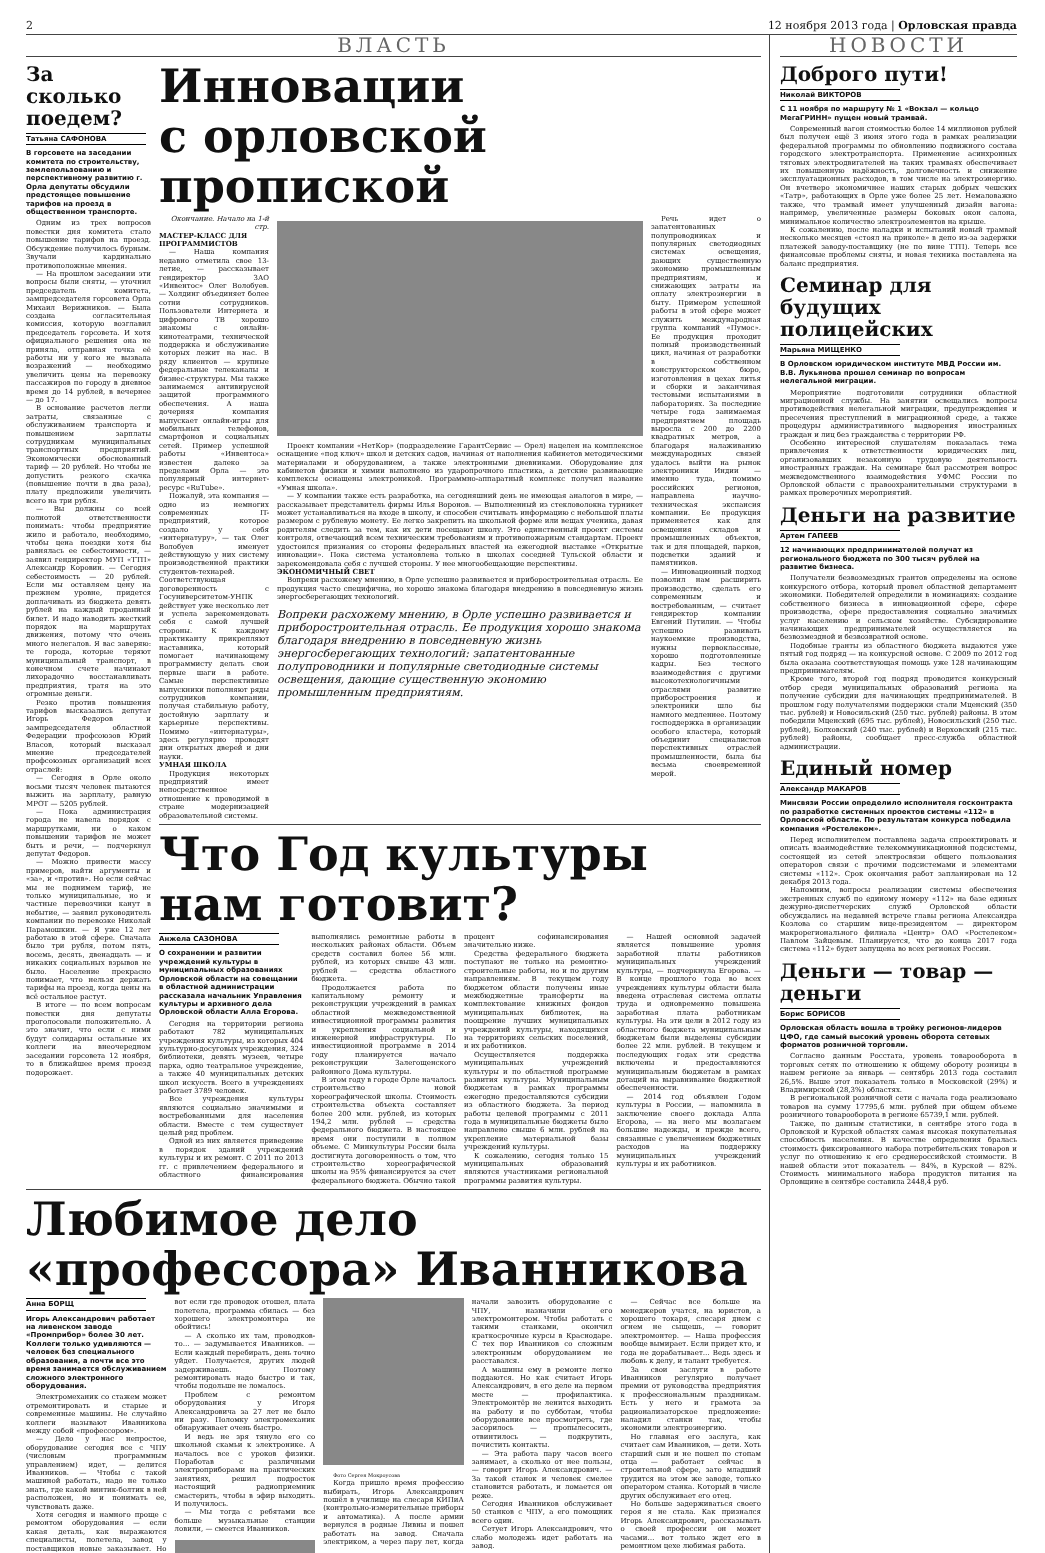2 12 ноября 2013 года | Орловская правда
ВЛАСТЬ
За сколько поедем?
Татьяна САФОНОВА
В горсовете на заседании комитета по строительству, землепользованию и перспективному развитию г. Орла депутаты обсудили предстоящее повышение тарифов на проезд в общественном транспорте.
Одним из трех вопросов повестки дня комитета стало повышение тарифов на проезд. Обсуждение получилось бурным. Звучали кардинально противоположные мнения.
— На прошлом заседании эти вопросы были сняты, — уточнил председатель комитета, зампредседателя горсовета Орла Михаил Верижников. — Была создана согласительная комиссия, которую возглавил председатель горсовета. И хотя официального решения она не приняла, отправная точка её работы ни у кого не вызвала возражений — необходимо увеличить цены на перевозку пассажиров по городу в дневное время до 14 рублей, в вечернее — до 17.
В основание расчетов легли затраты, связанные с обслуживанием транспорта и повышением зарплаты сотрудникам муниципальных транспортных предприятий. Экономически обоснованный тариф — 20 рублей. Но чтобы не допустить резкого скачка (повышение почти в два раза), плату предложили увеличить всего на три рубля.
— Вы должны со всей полнотой ответственности понимать: чтобы предприятие жило и работало, необходимо, чтобы цена поездки хотя бы равнялась ее себестоимости, — заявил гендиректор МУП «ТТП» Александр Коровин. — Сегодня себестоимость — 20 рублей. Если мы оставляем цену на прежнем уровне, придется доплачивать из бюджета девять рублей на каждый проданный билет. И надо наводить жесткий порядок на маршрутах движения, потому что очень много нелегалов. Я вас заверяю: те города, которые теряют муниципальный транспорт, в конечном счете начинают лихорадочно восстанавливать предприятия, тратя на это огромные деньги.
Резко против повышения тарифов высказались депутат Игорь Федоров и зампредседателя областной Федерации профсоюзов Юрий Власов, который высказал мнение председателей профсоюзных организаций всех отраслей:
— Сегодня в Орле около восьми тысяч человек пытаются выжить на зарплату, равную МРОТ — 5205 рублей.
— Пока администрация города не навела порядок с маршрутками, ни о каком повышении тарифов не может быть и речи, — подчеркнул депутат Федоров.
— Можно привести массу примеров, найти аргументы и «за», и «против». Но если сейчас мы не поднимем тариф, не только муниципальные, но и частные перевозчики канут в небытие, — заявил руководитель компании по перевозке Николай Парамошкин. — Я уже 12 лет работаю в этой сфере. Сначала было три рубля, потом пять, восемь, десять, двенадцать — и никаких социальных взрывов не было. Население прекрасно понимает, что нельзя держать тарифы на проезд, когда цены на всё остальное растут.
В итоге — по всем вопросам повестки дня депутаты проголосовали положительно. А это значит, что если с ними будут солидарны остальные их коллеги на внеочередном заседании горсовета 12 ноября, то в ближайшее время проезд подорожает.
Инновации
с орловской пропиской
Окончание. Начало на 1-й стр.
МАСТЕР-КЛАСС ДЛЯ ПРОГРАММИСТОВ
— Наша компания недавно отметила свое 13-летие, — рассказывает гендиректор ЗАО «Инвентос» Олег Волобуев. — Холдинг объединяет более сотни сотрудников. Пользователи Интернета и цифрового ТВ хорошо знакомы с онлайн-кинотеатрами, технической поддержка и обслуживание которых лежит на нас. В ряду клиентов — крупные федеральные телеканалы и бизнес-структуры. Мы также занимаемся антивирусной защитой программного обеспечения. А наша дочерняя компания выпускает онлайн-игры для мобильных телефонов, смартфонов и социальных сетей. Пример успешной работы «Инвентоса» известен далеко за пределами Орла — это популярный интернет-ресурс «RuTube».
Пожалуй, эта компания — одно из немногих современных IT-предприятий, которое создало у себя «интернатуру», — так Олег Волобуев именует действующую у них систему производственной практики студентов-технарей. Соответствующая договоренность с Госуниверситетом-УНПК действует уже несколько лет и успела зарекомендовать себя с самой лучшей стороны. К каждому практиканту прикрепляют наставника, который помогает начинающему программисту делать свои первые шаги в работе. Самые перспективные выпускники пополняют ряды сотрудников компании, получая стабильную работу, достойную зарплату и карьерные перспективы. Помимо «интернатуры», здесь регулярно проводят дни открытых дверей и дни науки.
УМНАЯ ШКОЛА
Продукция некоторых предприятий имеет непосредственное отношение к проводимой в стране модернизацией образовательной системы.
Проект компании «НетКор» (подразделение ГарантСервис — Орел) нацелен на комплексное оснащение «под ключ» школ и детских садов, начиная от наполнения кабинетов методическими материалами и оборудованием, а также электронными дневниками. Оборудование для кабинетов физики и химии выполнено из ударопрочного пластика, а детские развивающие комплексы оснащены электроникой. Программно-аппаратный комплекс получил название «Умная школа».
— У компании также есть разработка, на сегодняшний день не имеющая аналогов в мире, — рассказывает представитель фирмы Илья Воронов. — Выполненный из стекловолокна турникет может устанавливаться на входе в школу, и способен считывать информацию с небольшой платы размером с рублевую монету. Ее легко закрепить на школьной форме или вещах учени­ка, давая родителям следить за тем, как их дети посещают школу. Это единственный проект системы контроля, отвечающий всем техническим требованиям и противопожарным стандартам. Проект удостоился признания со стороны федеральных властей на ежегодной выставке «Открытые инновации». Пока система установлена только в школах соседней Тульской области и зарекомендовала себя с лучшей стороны. У нее многообещающие перспективы.
ЭКОНОМИЧНЫЙ СВЕТ
Вопреки расхожему мнению, в Орле успешно развивается и приборостроительная отрасль. Ее продукция часто специфична, но хорошо знакома благодаря внедрению в повседневную жизнь энергосберегающих технологий.
Вопреки расхожему мнению, в Орле успешно развивается и приборостроительная отрасль. Ее продукция хорошо знакома благодаря внедрению в повседневную жизнь энергосберегающих технологий: запатентованные полупроводники и популярные светодиодные системы освещения, дающие существенную экономию промышленным предприятиям.
Речь идет о запатентованных полупроводниках и популярных светодиодных системах освещения, дающих существенную экономию промышленным предприятиям, и снижающих затраты на оплату электроэнергии в быту. Примером успешной работы в этой сфере может служить международная группа компаний «Пумос». Ее продукция проходит полный производственный цикл, начиная от разработки в собственном конструкторском бюро, изготовления в цехах литья и сборки и заканчивая тестовыми испытаниями в лабораториях. За последние четыре года занимаемая предприятием площадь выросла с 200 до 2200 квадратных метров, а благодаря налаживанию международных связей удалось выйти на рынок электроники Индии — именно туда, помимо российских регионов, направлена научно-техническая экспансия компании. Ее продукция применяется как для освещения складов и промышленных объектов, так и для площадей, парков, подсветки зданий и памятников.
— Инновационный подход позволил нам расширить производство, сделать его современным и востребованным, — считает гендиректор компании Евгений Путилин. — Чтобы успешно развивать наукоемкие производства, нужны первоклассные, хорошо подготовленные кадры. Без тесного взаимодействия с другими высокотехнологичными отраслями развитие приборостроения и электроники шло бы намного медленнее. Поэтому господдержка в организации особого кластера, который объединит специалистов перспективных отраслей промышленности, была бы весьма своевременной мерой.
Что Год культуры
нам готовит?
Анжела САЗОНОВА
О сохранении и развитии учреждений культуры в муниципальных образованиях Орловской области на совещании в областной администрации рассказала начальник Управления культуры и архивного дела Орловской области Алла Егорова.
Сегодня на территории региона работают 782 муниципальных учреждения культуры, из которых 404 культурно-досуговых учреждения, 324 библиотеки, девять музеев, четыре парка, одно театральное учреждение, а также 40 муниципальных детских школ искусств. Всего в учреждениях работает 3789 человек.
Все учреждения культуры являются социально значимыми и востребованными для населения области. Вместе с тем существует целый ряд проблем.
Одной из них является приведение в порядок зданий учреждений культуры и их ремонт. С 2011 по 2013 гг. с привлечением федерального и областного финансирования выполнялись ремонтные работы в нескольких районах области. Объем средств составил более 56 млн. рублей, из которых свыше 43 млн. рублей — средства областного бюджета.
Продолжается работа по капитальному ремонту и реконструкции учреждений в рамках областной межведомственной инвестиционной программы развития и укрепления социальной и инженерной инфраструктуры. По инвестиционной программе в 2014 году планируется начало реконструкции Залегощенского районного Дома культуры.
В этом году в городе Орле началось строительство новой хореографической школы. Стоимость строительства объекта составляет более 200 млн. рублей, из которых 194,2 млн. рублей — средства федерального бюджета. В настоящее время они поступили в полном объеме. С Минкультуры России была достигнута договоренность о том, что строительство хореографической школы на 95% финансируется за счет федерального бюджета. Обычно такой процент софинансирования значительно ниже.
Средства федерального бюджета поступают не только на ремонтно-строительные работы, но и по другим направлениям. В текущем году бюджетом области получены иные межбюджетные трансферты на комплектование книжных фондов муниципальных библиотек, на поощрение лучших муниципальных учреждений культуры, находящихся на территориях сельских поселений, и их работников.
Осуществляется поддержка муниципальных учреждений культуры и по областной программе развития культуры. Муниципальным бюджетам в рамках программы ежегодно предоставляются субсидии из областного бюджета. За период работы целевой программы с 2011 года в муниципальные бюджеты было направлено свыше 6 млн. рублей на укрепление материальной базы учреждений культуры.
К сожалению, сегодня только 15 муниципальных образований являются участниками региональной программы развития культуры.
— Нашей основной задачей является повышение уровня заработной платы работников муниципальных учреждений культуры, — подчеркнула Егорова. — В конце прошлого года во всех учреждениях культуры области была введена отраслевая система оплаты труда и одновременно повышена заработная плата работникам культуры. На эти цели в 2012 году из областного бюджета муниципальным бюджетам были выделены субсидии более 22 млн. рублей. В текущем и последующих годах эти средства включены и предоставляются муниципальным бюджетам в рамках дотаций на выравнивание бюджетной обеспеченности.
— 2014 год объявлен Годом культуры в России, — напомнила в заключение своего доклада Алла Егорова, — на него мы возлагаем большие надежды, и прежде всего, связанные с увеличением бюджетных расходов на поддержку муниципальных учреждений культуры и их работников.
Любимое дело «профессора» Иванникова
Анна БОРЩ
Игорь Александрович работает на ливенском заводе «Промприбор» более 30 лет. Коллеги только удивляются — человек без специального образования, а почти все это время занимается обслуживанием сложного электронного оборудования.
Электромеханик со стажем может отремонтировать и старые и современные машины. Не случайно коллеги называют Иванникова между собой «профессором».
— Дело у нас непростое, оборудование сегодня все с ЧПУ (числовым программным управлением) идет, — делится Иванников. — Чтобы с такой машиной работать, надо не только знать, где какой винтик-болтик в ней расположен, но и понимать ее, чувствовать даже.
Хотя сегодня и намного проще с ремонтом оборудования — если какая деталь, как выражаются специалисты, полетела, завод у поставщиков новые заказывает. Но вот если где проводок отошел, плата полетела, программа сбилась — без хорошего электромонтера не обойтись!
— А сколько их там, проводков-то… — задумывается Иванников. — Если каждый перебирать, день точно уйдет. Получается, других людей задерживаешь. Поэтому ремонтировать надо быстро и так, чтобы подольше не ломалось.
Проблем с ремонтом оборудования у Игоря Александровича за 27 лет не было ни разу. Поломку электромеханик обнаруживает очень быстро.
И ведь не зря тянуло его со школьной скамьи к электронике. А началось все с уроков физики. Поработав с различными электроприборами на практических занятиях, решил подросток настоящий радиоприемник смастерить, чтобы в эфир выходить. И получилось.
— Мы тогда с ребятами все больше музыкальные станции ловили, — смеется Иванников.
Фото Сергея Мокроусова
Когда пришло время профессию выбирать, Игорь Александрович пошёл в училище на слесаря КИПиА (контрольно-измерительные приборы и автоматика). А после армии вернулся в родные Ливны и пошел работать на завод. Сначала электриком, а через пару лет, когда начали завозить оборудование с ЧПУ, назначили его электромонтером. Чтобы работать с такими станками, окончил краткосрочные курсы в Краснодаре. С тех пор Иванников со сложным электронным оборудованием не расставался.
А машины ему в ремонте легко поддаются. Но как считает Игорь Александрович, в его деле на первом месте — профилактика. Электромонтёр не ленится выходить на работу и по субботам, чтобы оборудование все просмотреть, где засорилось — пропылесосить, отвинтилось — подкрутить, почистить контакты.
— Эта работа пару часов всего занимает, а сколько от нее пользы, — говорит Игорь Александрович. — За такой станок и человек смелее становится работать, и ломается он реже.
Сегодня Иванников обслуживает 50 станков с ЧПУ, а его помощник всего один.
Сетует Игорь Александрович, что слабо молодежь идет работать на завод.
— Сейчас все больше на менеджеров учатся, на юристов, а хорошего токаря, слесаря днем с огнем не сыщешь, — говорит электромонтер. — Наша профессия вообще вымирает. Если придет кто, и года не дорабатывает… Ведь здесь и любовь к делу, и талант требуется.
За свои заслуги в работе Иванников регулярно получает премии от руководства предприятия к профессиональным праздникам. Есть у него и грамота за рационализаторское предложение: наладил станки так, чтобы экономили электроэнергию.
Но главная его заслуга, как считает сам Иванников, — дети. Хоть старший сын и не пошел по стопам отца — работает сейчас в строительной сфере, зато младший трудится на этом же заводе, только оператором станка. Который в числе других обслуживает его отец.
Но больше задерживаться своего героя я не стала. Как признался Игорь Александрович, рассказывать о своей профессии он может часами… вот только ждет его в ремонтном цехе любимая работа.
НОВОСТИ
Доброго пути!
Николай ВИКТОРОВ
С 11 ноября по маршруту № 1 «Вокзал — кольцо МегаГРИНН» пущен новый трамвай.
Современный вагон стоимостью более 14 миллионов рублей был получен ещё 3 июня этого года в рамках реализации федеральной программы по обновлению подвижного состава городского электротранспорта. Применение асинхронных тяговых электродвигателей на таких трамваях обеспечивает их повышенную надёжность, долговечность и снижение эксплуатационных расходов, в том числе на электроэнергию. Он вчетверо экономичнее наших старых добрых чешских «Татр», работающих в Орле уже более 25 лет. Немаловажно также, что трамвай имеет улучшенный дизайн вагона: например, увеличенные размеры боковых окон салона, минимальное количество электроэлементов на крыше.
К сожалению, после наладки и испытаний новый трамвай несколько месяцев «стоял на приколе» в депо из-за задержки платежей заводу-поставщику (не по вине ТТП). Теперь все финансовые проблемы сняты, и новая техника поставлена на баланс предприятия.
Семинар для будущих полицейских
Марьяна МИЩЕНКО
В Орловском юридическом институте МВД России им. В.В. Лукьянова прошел семинар по вопросам нелегальной миграции.
Мероприятие подготовили сотрудники областной миграционной службы. На занятии освещались вопросы противодействия нелегальной миграции, предупреждения и пресечения преступлений в миграционной среде, а также процедуры административного выдворения иностранных граждан и лиц без гражданства с территории РФ.
Особенно интересной слушателям показалась тема привлечения к ответственности юридических лиц, организовавших незаконную трудовую деятельность иностранных граждан. На семинаре был рассмотрен вопрос межведомственного взаимодействия УФМС России по Орловской области с правоохранительными структурами в рамках проверочных мероприятий.
Деньги на развитие
Артем ГАПЕЕВ
12 начинающих предпринимателей получат из регионального бюджета по 300 тысяч рублей на развитие бизнеса.
Получатели безвозмездных грантов определены на основе конкурсного отбора, который провел областной департамент экономики. Победителей определили в номинациях: создание собственного бизнеса в инновационной сфере, сфере производства, сфере предоставления социально значимых услуг населению и сельском хозяйстве. Субсидирование начинающих предпринимателей осуществляется на безвозмездной и безвозвратной основе.
Подобные гранты из областного бюджета выдаются уже пятый год подряд — на конкурсной основе. С 2009 по 2012 год была оказана соответствующая помощь уже 128 начинающим предпринимателям.
Кроме того, второй год подряд проводится конкурсный отбор среди муниципальных образований региона на получение субсидии для начинающих предпринимателей. В прошлом году получателями поддержки стали Мценский (350 тыс. рублей) и Новосильский (250 тыс. рублей) районы. В этом победили Мценский (695 тыс. рублей), Новосильский (250 тыс. рублей), Болховский (240 тыс. рублей) и Верховский (215 тыс. рублей) районы, сообщает пресс-служба областной администрации.
Единый номер
Александр МАКАРОВ
Минсвязи России определило исполнителя госконтракта по разработке системных проектов системы «112» в Орловской области. По результатам конкурса победила компания «Ростелеком».
Перед исполнителем поставлена задача спроектировать и описать взаимодействие телекоммуникационной подсистемы, состоящей из сетей электросвязи общего пользования операторов связи с прочими подсистемами и элементами системы «112». Срок окончания работ запланирован на 12 декабря 2013 года.
Напомним, вопросы реализации системы обеспечения экстренных служб по единому номеру «112» на базе единых дежурно-диспетчерских служб Орловской области обсуждались на недавней встрече главы региона Александра Козлова со старшим вице-президентом — директором макрорегионального филиала «Центр» ОАО «Ростелеком» Павлом Зайцевым. Планируется, что до конца 2017 года система «112» будет запущена во всех регионах России.
Деньги — товар —деньги
Борис БОРИСОВ
Орловская область вошла в тройку регионов-лидеров ЦФО, где самый высокий уровень оборота сетевых форматов розничной торговли.
Согласно данным Росстата, уровень товарооборота в торговых сетях по отношению к общему обороту розницы в нашем регионе за январь — сентябрь 2013 года составил 26,5%. Выше этот показатель только в Московской (29%) и Владимирской (28,3%) областях.
В региональной розничной сети с начала года реализовано товаров на сумму 17795,6 млн. рублей при общем объеме розничного товарооборота в регионе 65739,1 млн. рублей.
Также, по данным статистики, в сентябре этого года в Орловской и Курской областях самая высокая покупательная способность населения. В качестве определения бралась стоимость фиксированного набора потребительских товаров и услуг по отношению к его среднероссийской стоимости. В нашей области этот показатель — 84%, в Курской — 82%. Стоимость минимального набора продуктов питания на Орловщине в сентябре составила 2448,4 руб.